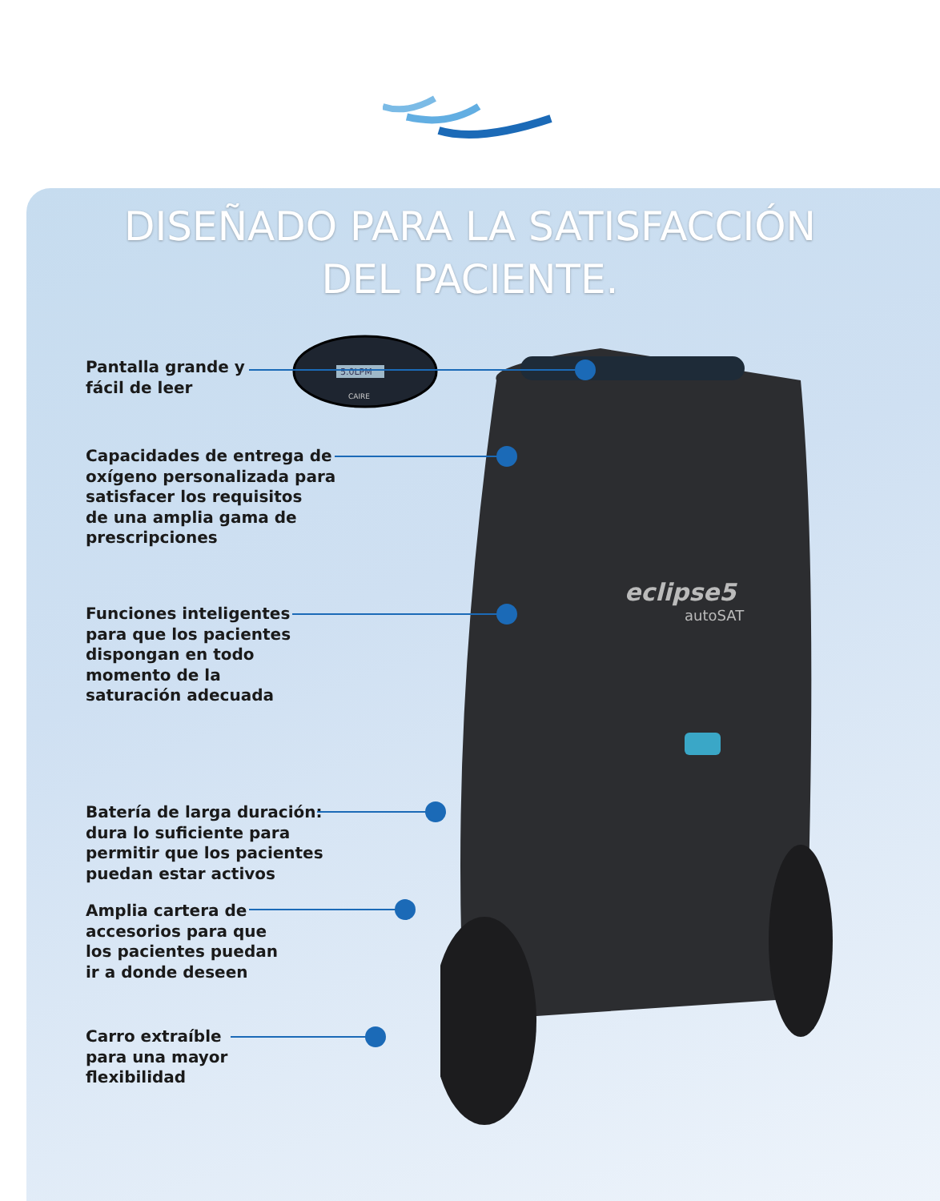DISEÑADO PARA LA SATISFACCIÓN
DEL PACIENTE.
eclipse5
autoSAT
5.0LPM
CAIRE
Pantalla grande y
fácil de leer
Capacidades de entrega de
oxígeno personalizada para
satisfacer los requisitos
de una amplia gama de
prescripciones
Funciones inteligentes
para que los pacientes
dispongan en todo
momento de la
saturación adecuada
Batería de larga duración:
dura lo suficiente para
permitir que los pacientes
puedan estar activos
Amplia cartera de
accesorios para que
los pacientes puedan
ir a donde deseen
Carro extraíble
para una mayor
flexibilidad